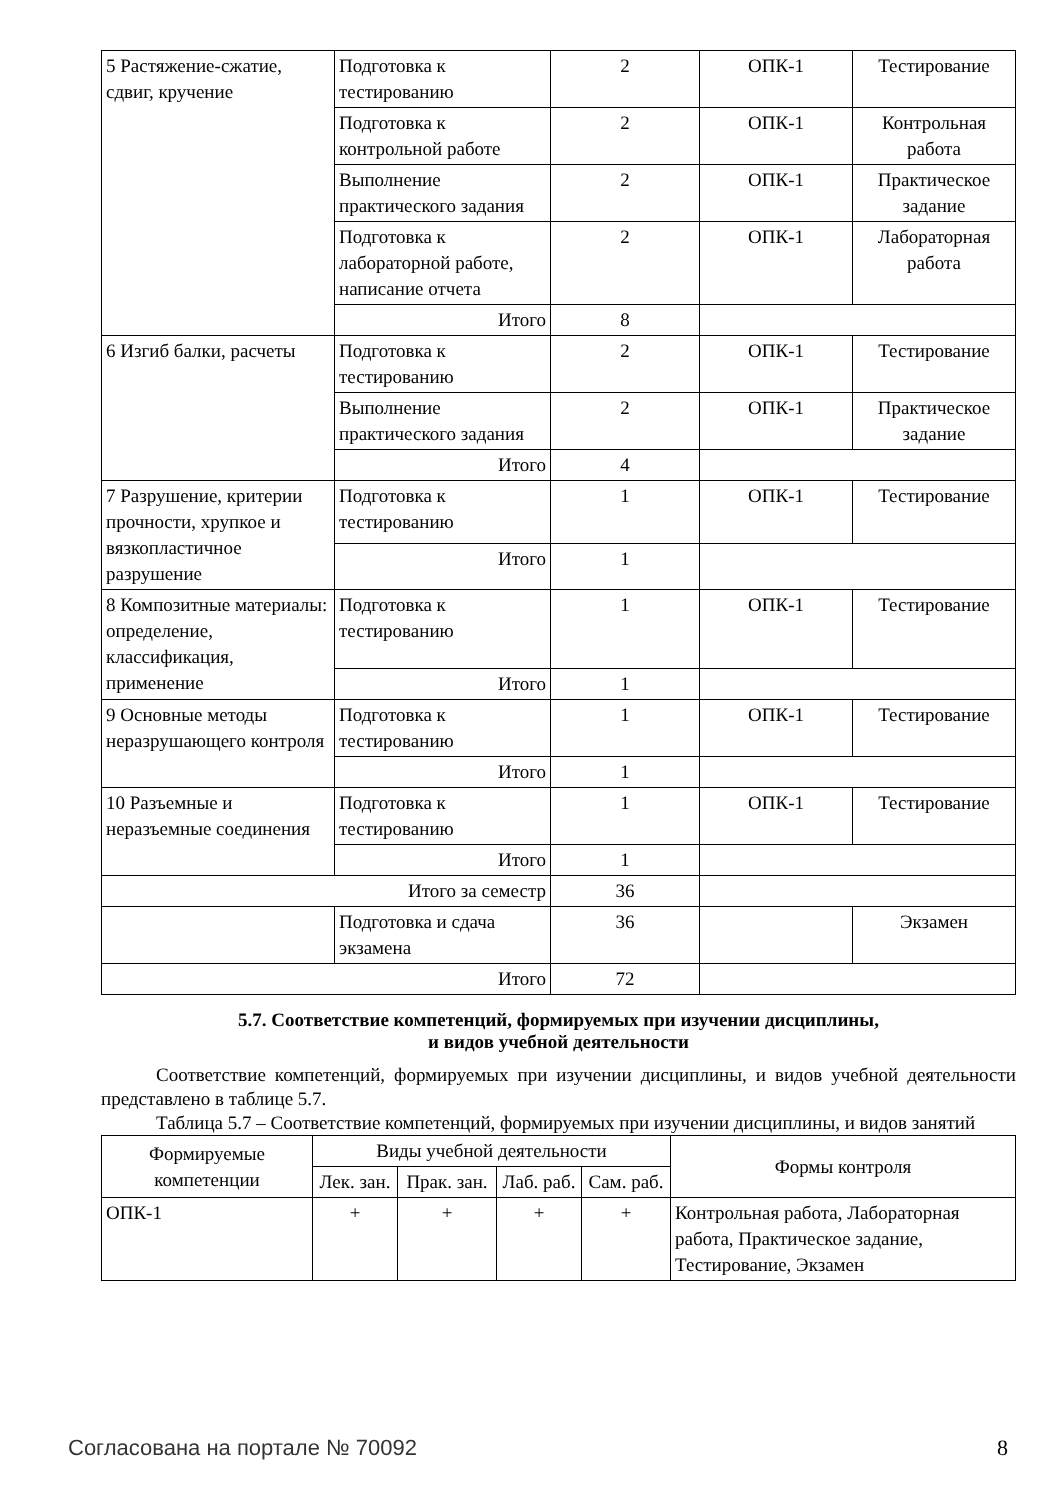| 5 Растяжение-сжатие, сдвиг, кручение | Подготовка к тестированию | 2 | ОПК-1 | Тестирование |
| | Подготовка к контрольной работе | 2 | ОПК-1 | Контрольная работа |
| | Выполнение практического задания | 2 | ОПК-1 | Практическое задание |
| | Подготовка к лабораторной работе, написание отчета | 2 | ОПК-1 | Лабораторная работа |
| | Итого | 8 | | |
| 6 Изгиб балки, расчеты | Подготовка к тестированию | 2 | ОПК-1 | Тестирование |
| | Выполнение практического задания | 2 | ОПК-1 | Практическое задание |
| | Итого | 4 | | |
| 7 Разрушение, критерии прочности, хрупкое и вязкопластичное разрушение | Подготовка к тестированию | 1 | ОПК-1 | Тестирование |
| | Итого | 1 | | |
| 8 Композитные материалы: определение, классификация, применение | Подготовка к тестированию | 1 | ОПК-1 | Тестирование |
| | Итого | 1 | | |
| 9 Основные методы неразрушающего контроля | Подготовка к тестированию | 1 | ОПК-1 | Тестирование |
| | Итого | 1 | | |
| 10 Разъемные и неразъемные соединения | Подготовка к тестированию | 1 | ОПК-1 | Тестирование |
| | Итого | 1 | | |
| Итого за семестр | | 36 | | |
| | Подготовка и сдача экзамена | 36 | | Экзамен |
| Итого | | 72 | | |
5.7. Соответствие компетенций, формируемых при изучении дисциплины,
и видов учебной деятельности
Соответствие компетенций, формируемых при изучении дисциплины, и видов учебной деятельности представлено в таблице 5.7.
Таблица 5.7 – Соответствие компетенций, формируемых при изучении дисциплины, и видов занятий
| Формируемые компетенции | Виды учебной деятельности | | | | Формы контроля |
| --- | --- | --- | --- | --- | --- |
| | Лек. зан. | Прак. зан. | Лаб. раб. | Сам. раб. | |
| ОПК-1 | + | + | + | + | Контрольная работа, Лабораторная работа, Практическое задание, Тестирование, Экзамен |
Согласована на портале № 70092 8